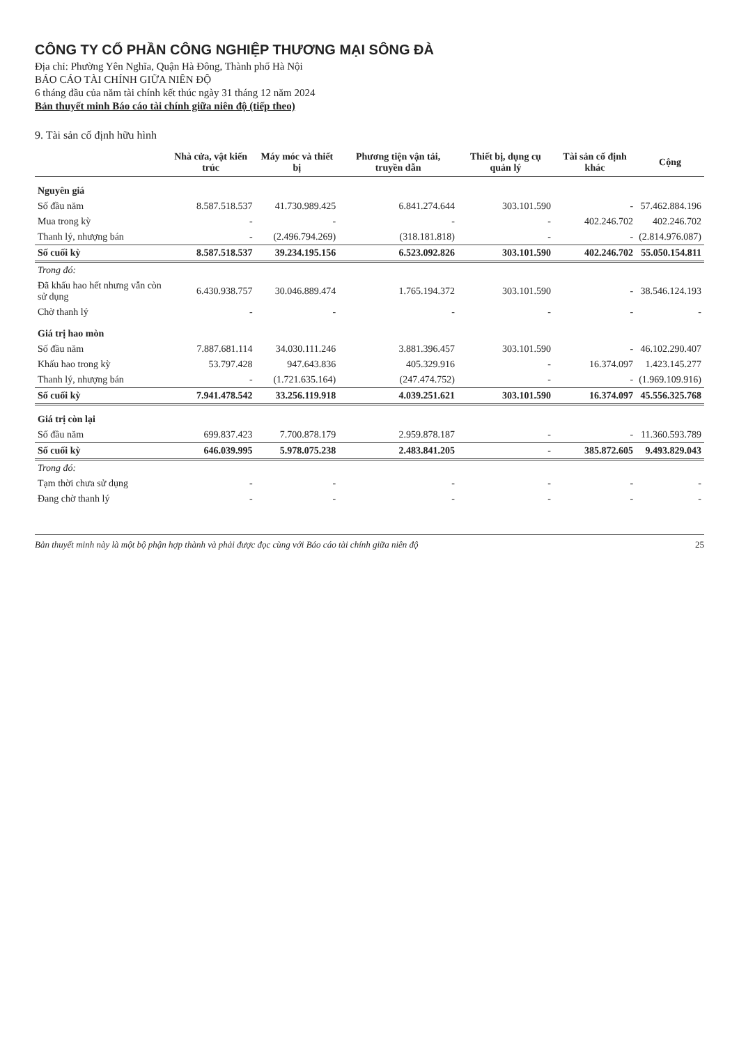CÔNG TY CỔ PHẦN CÔNG NGHIỆP THƯƠNG MẠI SÔNG ĐÀ
Địa chỉ: Phường Yên Nghĩa, Quận Hà Đông, Thành phố Hà Nội
BÁO CÁO TÀI CHÍNH GIỮA NIÊN ĐỘ
6 tháng đầu của năm tài chính kết thúc ngày 31 tháng 12 năm 2024
Bản thuyết minh Báo cáo tài chính giữa niên độ (tiếp theo)
9. Tài sản cố định hữu hình
| | Nhà cửa, vật kiến trúc | Máy móc và thiết bị | Phương tiện vận tải, truyền dẫn | Thiết bị, dụng cụ quản lý | Tài sản cố định khác | Cộng |
| --- | --- | --- | --- | --- | --- | --- |
| Nguyên giá | | | | | | |
| Số đầu năm | 8.587.518.537 | 41.730.989.425 | 6.841.274.644 | 303.101.590 | - | 57.462.884.196 |
| Mua trong kỳ | - | - | - | - | 402.246.702 | 402.246.702 |
| Thanh lý, nhượng bán | - | (2.496.794.269) | (318.181.818) | - | - | (2.814.976.087) |
| Số cuối kỳ | 8.587.518.537 | 39.234.195.156 | 6.523.092.826 | 303.101.590 | 402.246.702 | 55.050.154.811 |
| Trong đó: | | | | | | |
| Đã khấu hao hết nhưng vẫn còn sử dụng | 6.430.938.757 | 30.046.889.474 | 1.765.194.372 | 303.101.590 | - | 38.546.124.193 |
| Chờ thanh lý | - | - | - | - | - | - |
| Giá trị hao mòn | | | | | | |
| Số đầu năm | 7.887.681.114 | 34.030.111.246 | 3.881.396.457 | 303.101.590 | - | 46.102.290.407 |
| Khấu hao trong kỳ | 53.797.428 | 947.643.836 | 405.329.916 | - | 16.374.097 | 1.423.145.277 |
| Thanh lý, nhượng bán | - | (1.721.635.164) | (247.474.752) | - | - | (1.969.109.916) |
| Số cuối kỳ | 7.941.478.542 | 33.256.119.918 | 4.039.251.621 | 303.101.590 | 16.374.097 | 45.556.325.768 |
| Giá trị còn lại | | | | | | |
| Số đầu năm | 699.837.423 | 7.700.878.179 | 2.959.878.187 | - | - | 11.360.593.789 |
| Số cuối kỳ | 646.039.995 | 5.978.075.238 | 2.483.841.205 | - | 385.872.605 | 9.493.829.043 |
| Trong đó: | | | | | | |
| Tạm thời chưa sử dụng | - | - | - | - | - | - |
| Đang chờ thanh lý | - | - | - | - | - | - |
Bản thuyết minh này là một bộ phận hợp thành và phải được đọc cùng với Báo cáo tài chính giữa niên độ 25